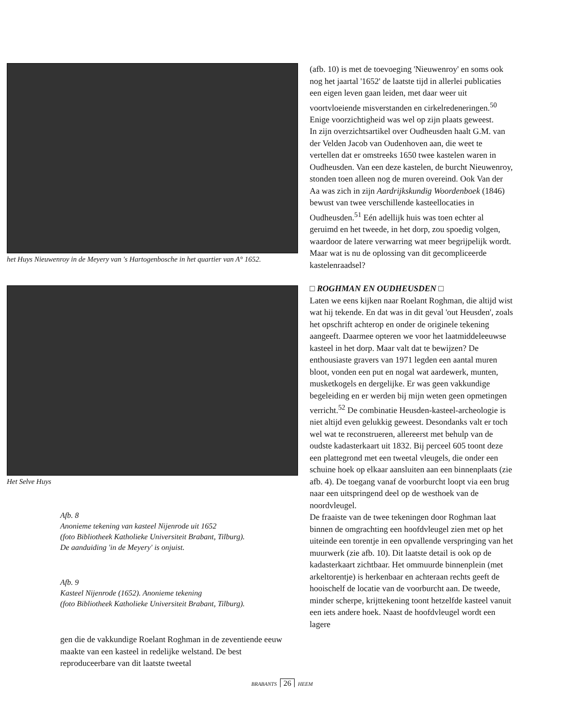het Huys Nieuwenroy in de Meyery van 's Hartogenbosche in het quartier van A° 1652.
Het Selve Huys
Afb. 8
Anonieme tekening van kasteel Nijenrode uit 1652
(foto Bibliotheek Katholieke Universiteit Brabant, Tilburg).
De aanduiding 'in de Meyery' is onjuist.
Afb. 9
Kasteel Nijenrode (1652). Anonieme tekening
(foto Bibliotheek Katholieke Universiteit Brabant, Tilburg).
gen die de vakkundige Roelant Roghman in de zeventiende eeuw maakte van een kasteel in redelijke welstand. De best reproduceerbare van dit laatste tweetal
(afb. 10) is met de toevoeging 'Nieuwenroy' en soms ook nog het jaartal '1652' de laatste tijd in allerlei publicaties een eigen leven gaan leiden, met daar weer uit voortvloeiende misverstanden en cirkelredeneringen.<sup>50</sup> Enige voorzichtigheid was wel op zijn plaats geweest.
In zijn overzichtsartikel over Oudheusden haalt G.M. van der Velden Jacob van Oudenhoven aan, die weet te vertellen dat er omstreeks 1650 twee kastelen waren in Oudheusden. Van een deze kastelen, de burcht Nieuwenroy, stonden toen alleen nog de muren overeind. Ook Van der Aa was zich in zijn Aardrijkskundig Woordenboek (1846) bewust van twee verschillende kasteellocaties in Oudheusden.<sup>51</sup> Eén adellijk huis was toen echter al geruimd en het tweede, in het dorp, zou spoedig volgen, waardoor de latere verwarring wat meer begrijpelijk wordt. Maar wat is nu de oplossing van dit gecompliceerde kastelenraadsel?
□ ROGHMAN EN OUDHEUSDEN □
Laten we eens kijken naar Roelant Roghman, die altijd wist wat hij tekende. En dat was in dit geval 'out Heusden', zoals het opschrift achterop en onder de originele tekening aangeeft. Daarmee opteren we voor het laatmiddeleeuwse kasteel in het dorp. Maar valt dat te bewijzen? De enthousiaste gravers van 1971 legden een aantal muren bloot, vonden een put en nogal wat aardewerk, munten, musketkogels en dergelijke. Er was geen vakkundige begeleiding en er werden bij mijn weten geen opmetingen verricht.<sup>52</sup> De combinatie Heusden-kasteel-archeologie is niet altijd even gelukkig geweest. Desondanks valt er toch wel wat te reconstrueren, allereerst met behulp van de oudste kadasterkaart uit 1832. Bij perceel 605 toont deze een plattegrond met een tweetal vleugels, die onder een schuine hoek op elkaar aansluiten aan een binnenplaats (zie afb. 4). De toegang vanaf de voorburcht loopt via een brug naar een uitspringend deel op de westhoek van de noordvleugel.
De fraaiste van de twee tekeningen door Roghman laat binnen de omgrachting een hoofdvleugel zien met op het uiteinde een torentje in een opvallende verspringing van het muurwerk (zie afb. 10). Dit laatste detail is ook op de kadasterkaart zichtbaar. Het ommuurde binnenplein (met arkeltorentje) is herkenbaar en achteraan rechts geeft de hooischelf de locatie van de voorburcht aan. De tweede, minder scherpe, krijttekening toont hetzelfde kasteel vanuit een iets andere hoek. Naast de hoofdvleugel wordt een lagere
BRABANTS 26 HEEM